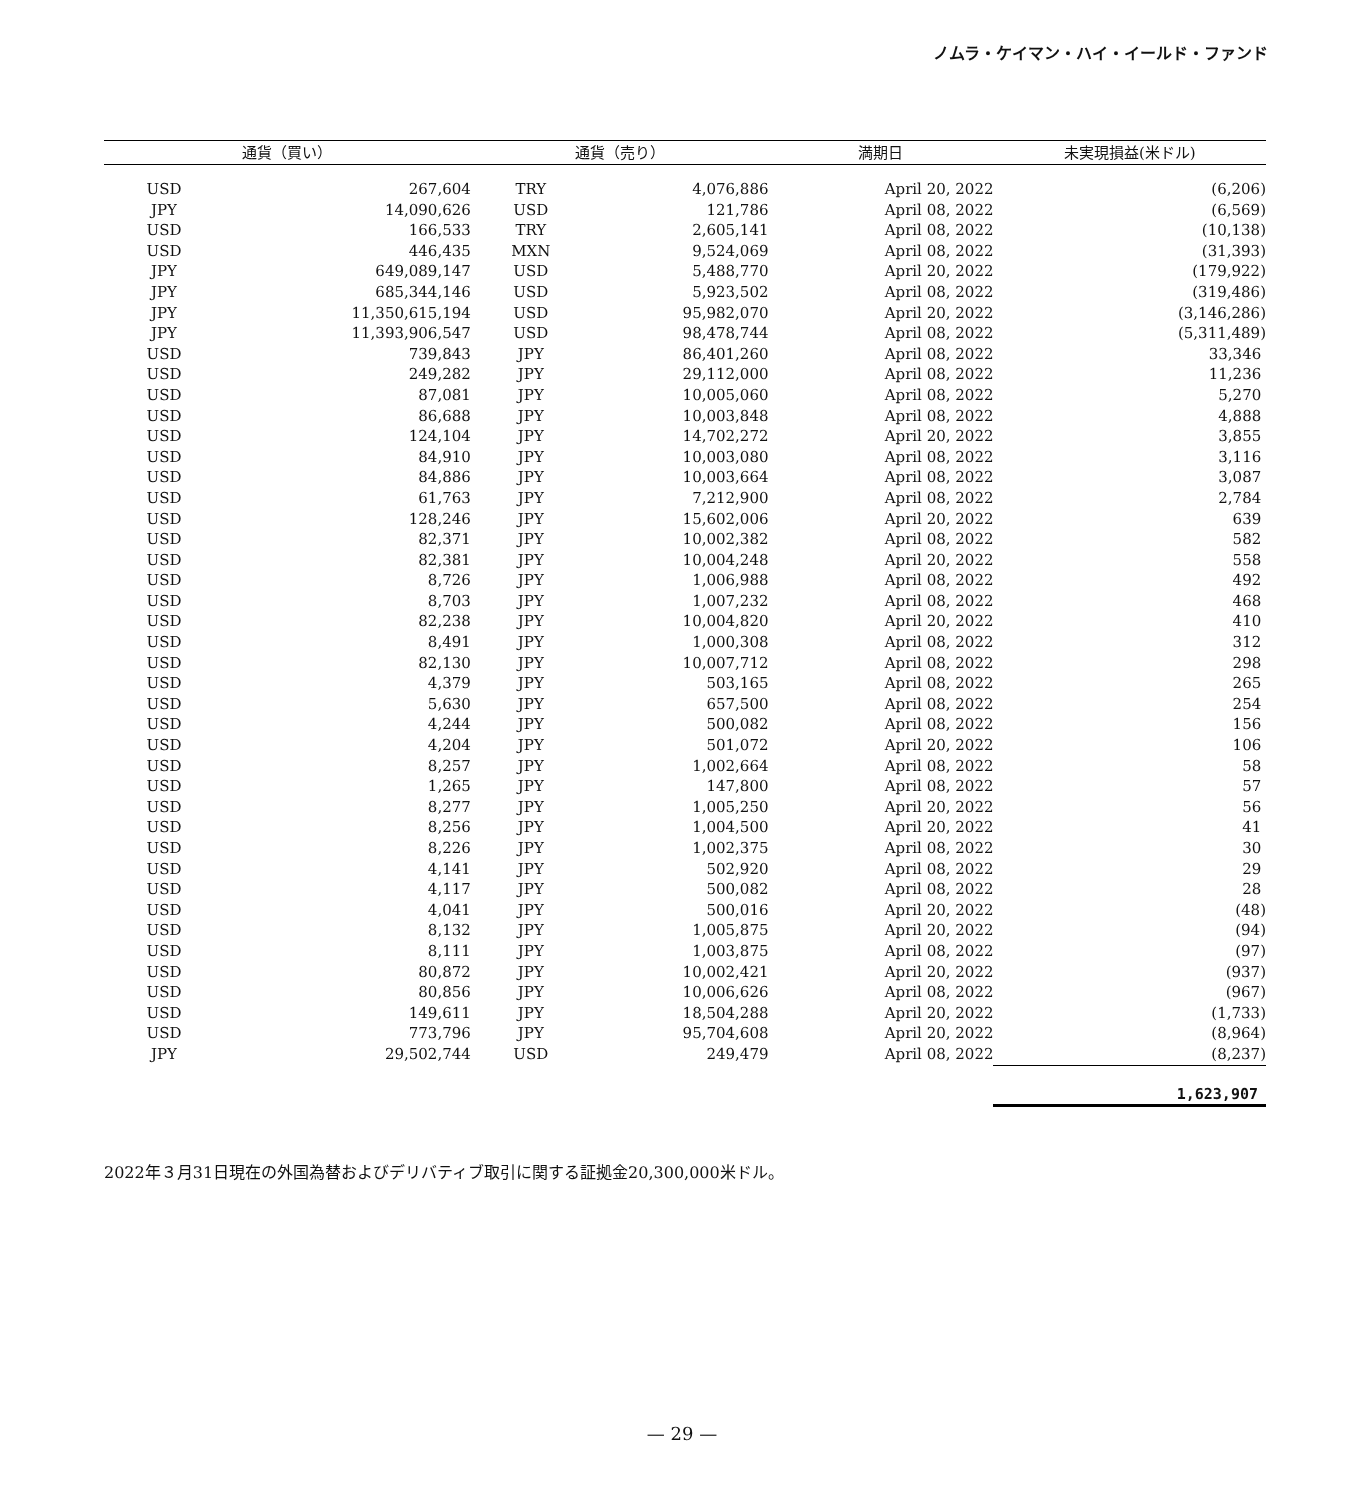ノムラ・ケイマン・ハイ・イールド・ファンド
| 通貨（買い） | | 通貨（売り） | | 満期日 | 未実現損益(米ドル) |
| --- | --- | --- | --- | --- | --- |
| USD | 267,604 | TRY | 4,076,886 | April 20, 2022 | (6,206) |
| JPY | 14,090,626 | USD | 121,786 | April 08, 2022 | (6,569) |
| USD | 166,533 | TRY | 2,605,141 | April 08, 2022 | (10,138) |
| USD | 446,435 | MXN | 9,524,069 | April 08, 2022 | (31,393) |
| JPY | 649,089,147 | USD | 5,488,770 | April 20, 2022 | (179,922) |
| JPY | 685,344,146 | USD | 5,923,502 | April 08, 2022 | (319,486) |
| JPY | 11,350,615,194 | USD | 95,982,070 | April 20, 2022 | (3,146,286) |
| JPY | 11,393,906,547 | USD | 98,478,744 | April 08, 2022 | (5,311,489) |
| USD | 739,843 | JPY | 86,401,260 | April 08, 2022 | 33,346 |
| USD | 249,282 | JPY | 29,112,000 | April 08, 2022 | 11,236 |
| USD | 87,081 | JPY | 10,005,060 | April 08, 2022 | 5,270 |
| USD | 86,688 | JPY | 10,003,848 | April 08, 2022 | 4,888 |
| USD | 124,104 | JPY | 14,702,272 | April 20, 2022 | 3,855 |
| USD | 84,910 | JPY | 10,003,080 | April 08, 2022 | 3,116 |
| USD | 84,886 | JPY | 10,003,664 | April 08, 2022 | 3,087 |
| USD | 61,763 | JPY | 7,212,900 | April 08, 2022 | 2,784 |
| USD | 128,246 | JPY | 15,602,006 | April 20, 2022 | 639 |
| USD | 82,371 | JPY | 10,002,382 | April 08, 2022 | 582 |
| USD | 82,381 | JPY | 10,004,248 | April 20, 2022 | 558 |
| USD | 8,726 | JPY | 1,006,988 | April 08, 2022 | 492 |
| USD | 8,703 | JPY | 1,007,232 | April 08, 2022 | 468 |
| USD | 82,238 | JPY | 10,004,820 | April 20, 2022 | 410 |
| USD | 8,491 | JPY | 1,000,308 | April 08, 2022 | 312 |
| USD | 82,130 | JPY | 10,007,712 | April 08, 2022 | 298 |
| USD | 4,379 | JPY | 503,165 | April 08, 2022 | 265 |
| USD | 5,630 | JPY | 657,500 | April 08, 2022 | 254 |
| USD | 4,244 | JPY | 500,082 | April 08, 2022 | 156 |
| USD | 4,204 | JPY | 501,072 | April 20, 2022 | 106 |
| USD | 8,257 | JPY | 1,002,664 | April 08, 2022 | 58 |
| USD | 1,265 | JPY | 147,800 | April 08, 2022 | 57 |
| USD | 8,277 | JPY | 1,005,250 | April 20, 2022 | 56 |
| USD | 8,256 | JPY | 1,004,500 | April 20, 2022 | 41 |
| USD | 8,226 | JPY | 1,002,375 | April 08, 2022 | 30 |
| USD | 4,141 | JPY | 502,920 | April 08, 2022 | 29 |
| USD | 4,117 | JPY | 500,082 | April 08, 2022 | 28 |
| USD | 4,041 | JPY | 500,016 | April 20, 2022 | (48) |
| USD | 8,132 | JPY | 1,005,875 | April 20, 2022 | (94) |
| USD | 8,111 | JPY | 1,003,875 | April 08, 2022 | (97) |
| USD | 80,872 | JPY | 10,002,421 | April 20, 2022 | (937) |
| USD | 80,856 | JPY | 10,006,626 | April 08, 2022 | (967) |
| USD | 149,611 | JPY | 18,504,288 | April 20, 2022 | (1,733) |
| USD | 773,796 | JPY | 95,704,608 | April 20, 2022 | (8,964) |
| JPY | 29,502,744 | USD | 249,479 | April 08, 2022 | (8,237) |
| | | | | | 1,623,907 |
2022年３月31日現在の外国為替およびデリバティブ取引に関する証拠金20,300,000米ドル。
— 29 —